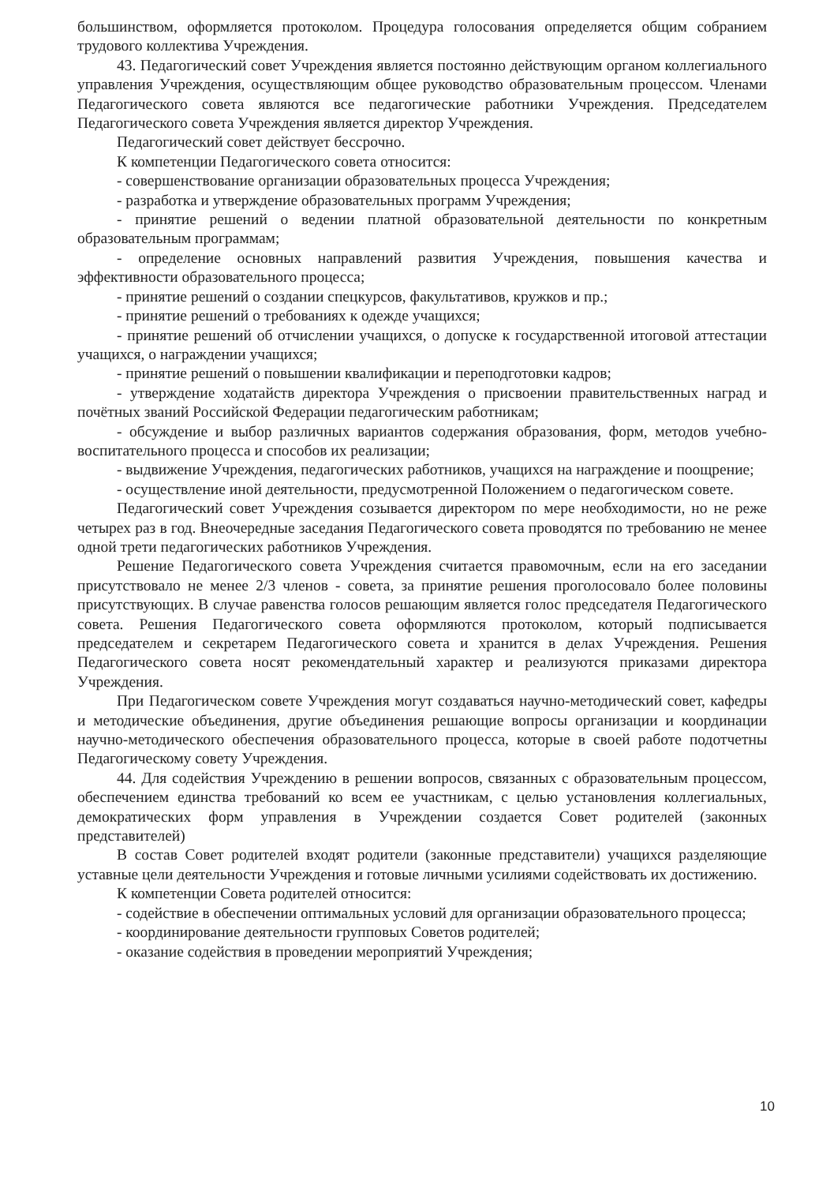большинством, оформляется протоколом. Процедура голосования определяется общим собранием трудового коллектива Учреждения.
43. Педагогический совет Учреждения является постоянно действующим органом коллегиального управления Учреждения, осуществляющим общее руководство образовательным процессом. Членами Педагогического совета являются все педагогические работники Учреждения. Председателем Педагогического совета Учреждения является директор Учреждения.
Педагогический совет действует бессрочно.
К компетенции Педагогического совета относится:
- совершенствование организации образовательных процесса Учреждения;
- разработка и утверждение образовательных программ Учреждения;
- принятие решений о ведении платной образовательной деятельности по конкретным образовательным программам;
- определение основных направлений развития Учреждения, повышения качества и эффективности образовательного процесса;
- принятие решений о создании спецкурсов, факультативов, кружков и пр.;
- принятие решений о требованиях к одежде учащихся;
- принятие решений об отчислении учащихся, о допуске к государственной итоговой аттестации учащихся, о награждении учащихся;
- принятие решений о повышении квалификации и переподготовки кадров;
- утверждение ходатайств директора Учреждения о присвоении правительственных наград и почётных званий Российской Федерации педагогическим работникам;
- обсуждение и выбор различных вариантов содержания образования, форм, методов учебно-воспитательного процесса и способов их реализации;
- выдвижение Учреждения, педагогических работников, учащихся на награждение и поощрение;
- осуществление иной деятельности, предусмотренной Положением о педагогическом совете.
Педагогический совет Учреждения созывается директором по мере необходимости, но не реже четырех раз в год. Внеочередные заседания Педагогического совета проводятся по требованию не менее одной трети педагогических работников Учреждения.
Решение Педагогического совета Учреждения считается правомочным, если на его заседании присутствовало не менее 2/3 членов - совета, за принятие решения проголосовало более половины присутствующих. В случае равенства голосов решающим является голос председателя Педагогического совета. Решения Педагогического совета оформляются протоколом, который подписывается председателем и секретарем Педагогического совета и хранится в делах Учреждения. Решения Педагогического совета носят рекомендательный характер и реализуются приказами директора Учреждения.
При Педагогическом совете Учреждения могут создаваться научно-методический совет, кафедры и методические объединения, другие объединения решающие вопросы организации и координации научно-методического обеспечения образовательного процесса, которые в своей работе подотчетны Педагогическому совету Учреждения.
44. Для содействия Учреждению в решении вопросов, связанных с образовательным процессом, обеспечением единства требований ко всем ее участникам, с целью установления коллегиальных, демократических форм управления в Учреждении создается Совет родителей (законных представителей)
В состав Совет родителей входят родители (законные представители) учащихся разделяющие уставные цели деятельности Учреждения и готовые личными усилиями содействовать их достижению.
К компетенции Совета родителей относится:
- содействие в обеспечении оптимальных условий для организации образовательного процесса;
- координирование деятельности групповых Советов родителей;
- оказание содействия в проведении мероприятий Учреждения;
10